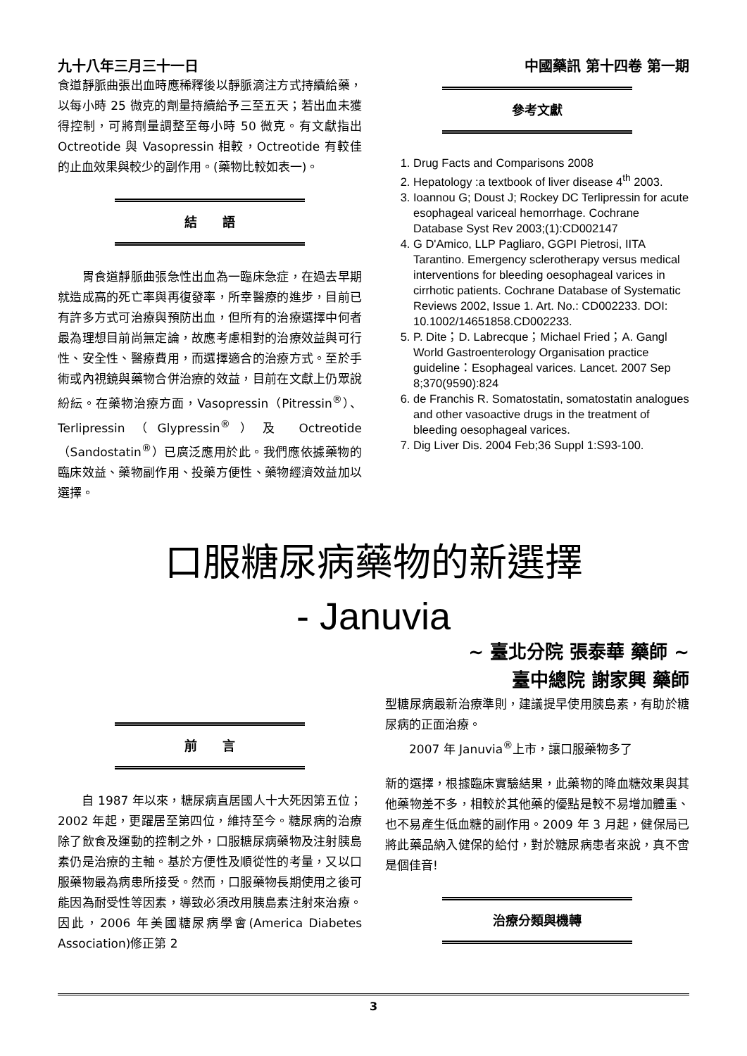九十八年三月三十一日 中國藥訊 第十四卷 第一期
食道靜脈曲張出血時應稀釋後以靜脈滴注方式持續給藥，以每小時 25 微克的劑量持續給予三至五天；若出血未獲得控制，可將劑量調整至每小時 50 微克。有文獻指出 Octreotide 與 Vasopressin 相較，Octreotide 有較佳的止血效果與較少的副作用。(藥物比較如表一)。
結　　語
　　胃食道靜脈曲張急性出血為一臨床急症，在過去早期就造成高的死亡率與再復發率，所幸醫療的進步，目前已有許多方式可治療與預防出血，但所有的治療選擇中何者最為理想目前尚無定論，故應考慮相對的治療效益與可行性、安全性、醫療費用，而選擇適合的治療方式。至於手術或內視鏡與藥物合併治療的效益，目前在文獻上仍眾說紛紜。在藥物治療方面，Vasopressin（Pitressin<sup>®</sup>）、Terlipressin（Glypressin<sup>®</sup>）及 Octreotide（Sandostatin<sup>®</sup>）已廣泛應用於此。我們應依據藥物的臨床效益、藥物副作用、投藥方便性、藥物經濟效益加以選擇。
參考文獻
1. Drug Facts and Comparisons 2008
2. Hepatology :a textbook of liver disease 4<sup>th</sup> 2003.
3. Ioannou G; Doust J; Rockey DC Terlipressin for acute esophageal variceal hemorrhage. Cochrane Database Syst Rev 2003;(1):CD002147
4. G D'Amico, LLP Pagliaro, GGPI Pietrosi, IITA Tarantino. Emergency sclerotherapy versus medical interventions for bleeding oesophageal varices in cirrhotic patients. Cochrane Database of Systematic Reviews 2002, Issue 1. Art. No.: CD002233. DOI: 10.1002/14651858.CD002233.
5. P. Dite；D. Labrecque；Michael Fried；A. Gangl World Gastroenterology Organisation practice guideline：Esophageal varices. Lancet. 2007 Sep 8;370(9590):824
6. de Franchis R. Somatostatin, somatostatin analogues and other vasoactive drugs in the treatment of bleeding oesophageal varices.
7. Dig Liver Dis. 2004 Feb;36 Suppl 1:S93-100.
口服糖尿病藥物的新選擇
- Januvia
~ 臺北分院 張泰華 藥師 ~
臺中總院 謝家興 藥師
前　　言
　　自 1987 年以來，糖尿病直居國人十大死因第五位；2002 年起，更躍居至第四位，維持至今。糖尿病的治療除了飲食及運動的控制之外，口服糖尿病藥物及注射胰島素仍是治療的主軸。基於方便性及順從性的考量，又以口服藥物最為病患所接受。然而，口服藥物長期使用之後可能因為耐受性等因素，導致必須改用胰島素注射來治療。因此，2006 年美國糖尿病學會(America Diabetes Association)修正第 2
型糖尿病最新治療準則，建議提早使用胰島素，有助於糖尿病的正面治療。
　　2007 年 Januvia<sup>®</sup>上市，讓口服藥物多了
新的選擇，根據臨床實驗結果，此藥物的降血糖效果與其他藥物差不多，相較於其他藥的優點是較不易增加體重、也不易產生低血糖的副作用。2009 年 3 月起，健保局已將此藥品納入健保的給付，對於糖尿病患者來說，真不啻是個佳音!
治療分類與機轉
3